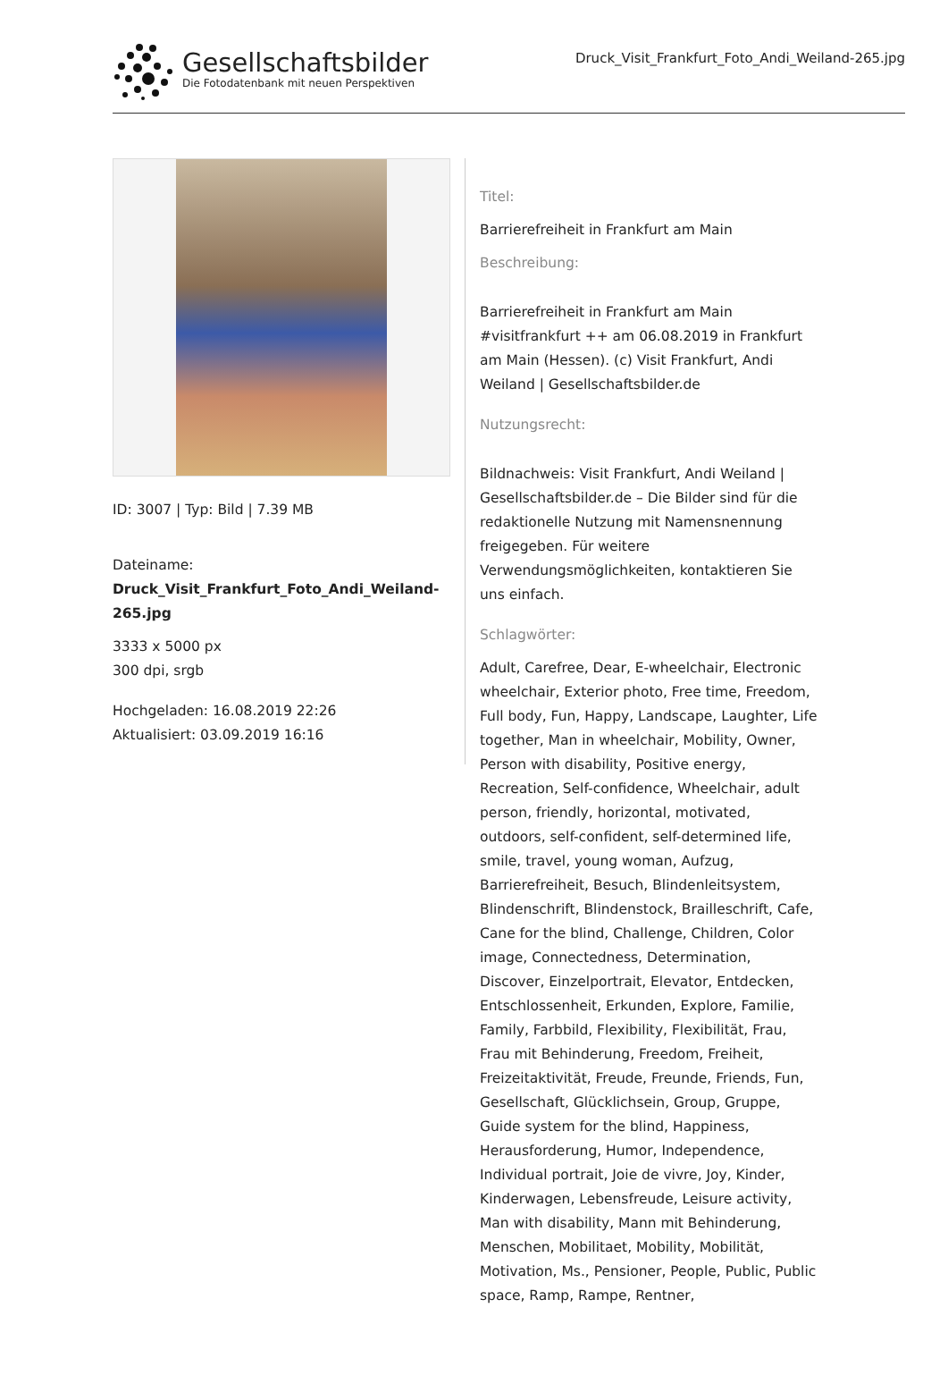Gesellschaftsbilder
Die Fotodatenbank mit neuen Perspektiven
Druck_Visit_Frankfurt_Foto_Andi_Weiland-265.jpg
ID: 3007 | Typ: Bild | 7.39 MB
Dateiname:
Druck_Visit_Frankfurt_Foto_Andi_Weiland-265.jpg
3333 x 5000 px
300 dpi, srgb
Hochgeladen: 16.08.2019 22:26
Aktualisiert: 03.09.2019 16:16
Titel:
Barrierefreiheit in Frankfurt am Main
Beschreibung:
Barrierefreiheit in Frankfurt am Main #visitfrankfurt ++ am 06.08.2019 in Frankfurt am Main (Hessen). (c) Visit Frankfurt, Andi Weiland | Gesellschaftsbilder.de
Nutzungsrecht:
Bildnachweis: Visit Frankfurt, Andi Weiland | Gesellschaftsbilder.de – Die Bilder sind für die redaktionelle Nutzung mit Namensnennung freigegeben. Für weitere Verwendungsmöglichkeiten, kontaktieren Sie uns einfach.
Schlagwörter:
Adult, Carefree, Dear, E-wheelchair, Electronic wheelchair, Exterior photo, Free time, Freedom, Full body, Fun, Happy, Landscape, Laughter, Life together, Man in wheelchair, Mobility, Owner, Person with disability, Positive energy, Recreation, Self-confidence, Wheelchair, adult person, friendly, horizontal, motivated, outdoors, self-confident, self-determined life, smile, travel, young woman, Aufzug, Barrierefreiheit, Besuch, Blindenleitsystem, Blindenschrift, Blindenstock, Brailleschrift, Cafe, Cane for the blind, Challenge, Children, Color image, Connectedness, Determination, Discover, Einzelportrait, Elevator, Entdecken, Entschlossenheit, Erkunden, Explore, Familie, Family, Farbbild, Flexibility, Flexibilität, Frau, Frau mit Behinderung, Freedom, Freiheit, Freizeitaktivität, Freude, Freunde, Friends, Fun, Gesellschaft, Glücklichsein, Group, Gruppe, Guide system for the blind, Happiness, Herausforderung, Humor, Independence, Individual portrait, Joie de vivre, Joy, Kinder, Kinderwagen, Lebensfreude, Leisure activity, Man with disability, Mann mit Behinderung, Menschen, Mobilitaet, Mobility, Mobilität, Motivation, Ms., Pensioner, People, Public, Public space, Ramp, Rampe, Rentner,